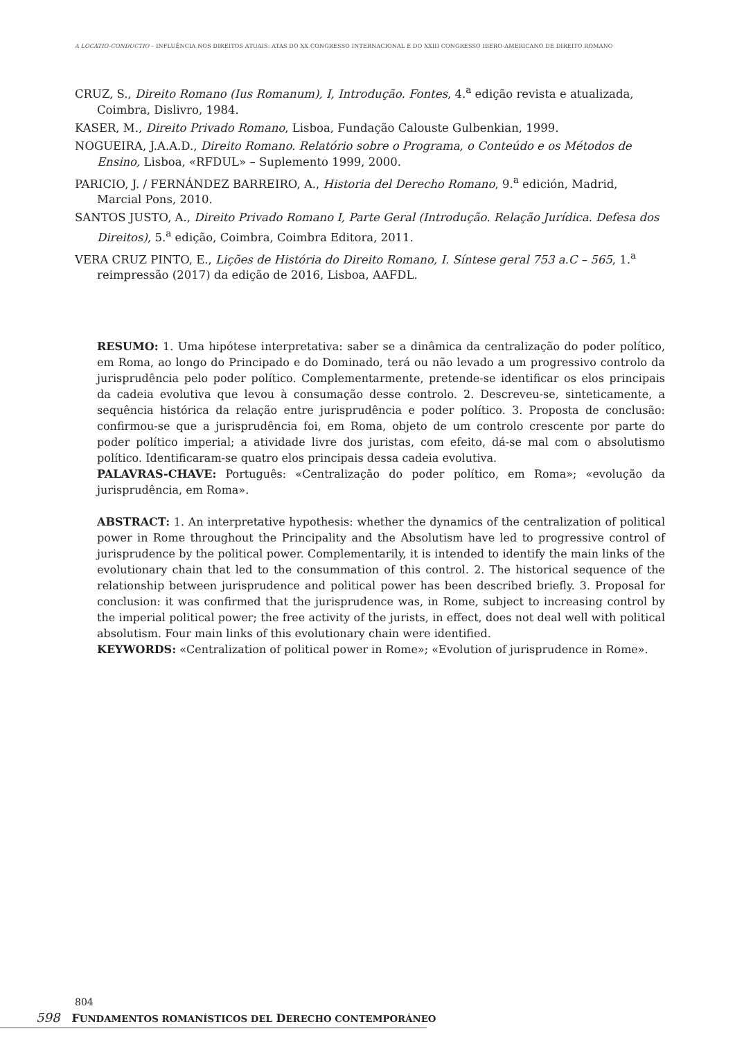A LOCATIO-CONDUCTIO – INFLUÊNCIA NOS DIREITOS ATUAIS: ATAS DO XX CONGRESSO INTERNACIONAL E DO XXIII CONGRESSO IBERO-AMERICANO DE DIREITO ROMANO
CRUZ, S., Direito Romano (Ius Romanum), I, Introdução. Fontes, 4.<sup>a</sup> edição revista e atualizada, Coimbra, Dislivro, 1984.
KASER, M., Direito Privado Romano, Lisboa, Fundação Calouste Gulbenkian, 1999.
NOGUEIRA, J.A.A.D., Direito Romano. Relatório sobre o Programa, o Conteúdo e os Métodos de Ensino, Lisboa, «RFDUL» – Suplemento 1999, 2000.
PARICIO, J. / FERNÁNDEZ BARREIRO, A., Historia del Derecho Romano, 9.<sup>a</sup> edición, Madrid, Marcial Pons, 2010.
SANTOS JUSTO, A., Direito Privado Romano I, Parte Geral (Introdução. Relação Jurídica. Defesa dos Direitos), 5.<sup>a</sup> edição, Coimbra, Coimbra Editora, 2011.
VERA CRUZ PINTO, E., Lições de História do Direito Romano, I. Síntese geral 753 a.C – 565, 1.<sup>a</sup> reimpressão (2017) da edição de 2016, Lisboa, AAFDL.
RESUMO: 1. Uma hipótese interpretativa: saber se a dinâmica da centralização do poder político, em Roma, ao longo do Principado e do Dominado, terá ou não levado a um progressivo controlo da jurisprudência pelo poder político. Complementarmente, pretende-se identificar os elos principais da cadeia evolutiva que levou à consumação desse controlo. 2. Descreveu-se, sinteticamente, a sequência histórica da relação entre jurisprudência e poder político. 3. Proposta de conclusão: confirmou-se que a jurisprudência foi, em Roma, objeto de um controlo crescente por parte do poder político imperial; a atividade livre dos juristas, com efeito, dá-se mal com o absolutismo político. Identificaram-se quatro elos principais dessa cadeia evolutiva.
PALAVRAS-CHAVE: Português: «Centralização do poder político, em Roma»; «evolução da jurisprudência, em Roma».
ABSTRACT: 1. An interpretative hypothesis: whether the dynamics of the centralization of political power in Rome throughout the Principality and the Absolutism have led to progressive control of jurisprudence by the political power. Complementarily, it is intended to identify the main links of the evolutionary chain that led to the consummation of this control. 2. The historical sequence of the relationship between jurisprudence and political power has been described briefly. 3. Proposal for conclusion: it was confirmed that the jurisprudence was, in Rome, subject to increasing control by the imperial political power; the free activity of the jurists, in effect, does not deal well with political absolutism. Four main links of this evolutionary chain were identified.
KEYWORDS: «Centralization of political power in Rome»; «Evolution of jurisprudence in Rome».
804
598 FUNDAMENTOS ROMANÍSTICOS DEL DERECHO CONTEMPORÁNEO